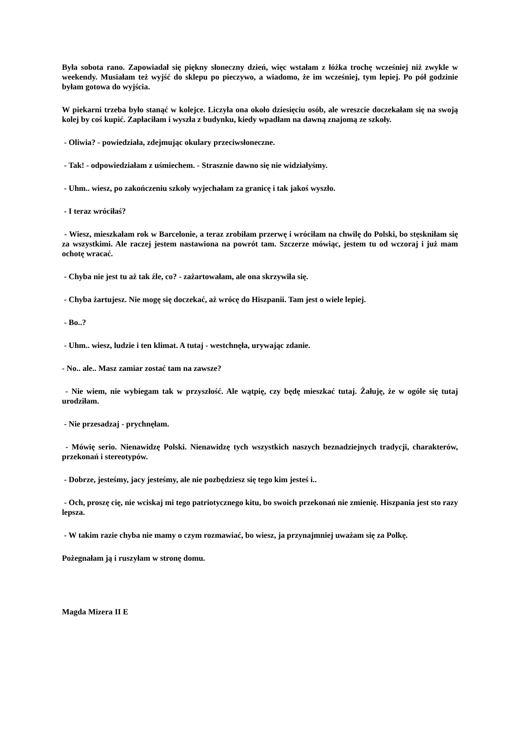Była sobota rano. Zapowiadał się piękny słoneczny dzień, więc wstałam z łóżka trochę wcześniej niż zwykle w weekendy. Musiałam też wyjść do sklepu po pieczywo, a wiadomo, że im wcześniej, tym lepiej. Po pół godzinie byłam gotowa do wyjścia.
W piekarni trzeba było stanąć w kolejce. Liczyła ona około dziesięciu osób, ale wreszcie doczekałam się na swoją kolej by coś kupić. Zapłaciłam i wyszła z budynku, kiedy wpadłam na dawną znajomą ze szkoły.
- Oliwia? - powiedziała, zdejmując okulary przeciwsłoneczne.
- Tak! - odpowiedziałam z uśmiechem. - Strasznie dawno się nie widziałyśmy.
- Uhm.. wiesz, po zakończeniu szkoły wyjechałam za granicę i tak jakoś wyszło.
- I teraz wróciłaś?
- Wiesz, mieszkałam rok w Barcelonie, a teraz zrobiłam przerwę i wróciłam na chwilę do Polski, bo stęskniłam się za wszystkimi. Ale raczej jestem nastawiona na powrót tam. Szczerze mówiąc, jestem tu od wczoraj i już mam ochotę wracać.
- Chyba nie jest tu aż tak źle, co? - zażartowałam, ale ona skrzywiła się.
- Chyba żartujesz. Nie mogę się doczekać, aż wrócę do Hiszpanii. Tam jest o wiele lepiej.
- Bo..?
- Uhm.. wiesz, ludzie i ten klimat. A tutaj - westchnęła, urywając zdanie.
- No.. ale.. Masz zamiar zostać tam na zawsze?
- Nie wiem, nie wybiegam tak w przyszłość. Ale wątpię, czy będę mieszkać tutaj. Żałuję, że w ogóle się tutaj urodziłam.
- Nie przesadzaj - prychnęłam.
- Mówię serio. Nienawidzę Polski. Nienawidzę tych wszystkich naszych beznadziejnych tradycji, charakterów, przekonań i stereotypów.
- Dobrze, jesteśmy, jacy jesteśmy, ale nie pozbędziesz się tego kim jesteś i..
- Och, proszę cię, nie wciskaj mi tego patriotycznego kitu, bo swoich przekonań nie zmienię. Hiszpania jest sto razy lepsza.
- W takim razie chyba nie mamy o czym rozmawiać, bo wiesz, ja przynajmniej uważam się za Polkę.
Pożegnałam ją i ruszyłam w stronę domu.
Magda Mizera II E